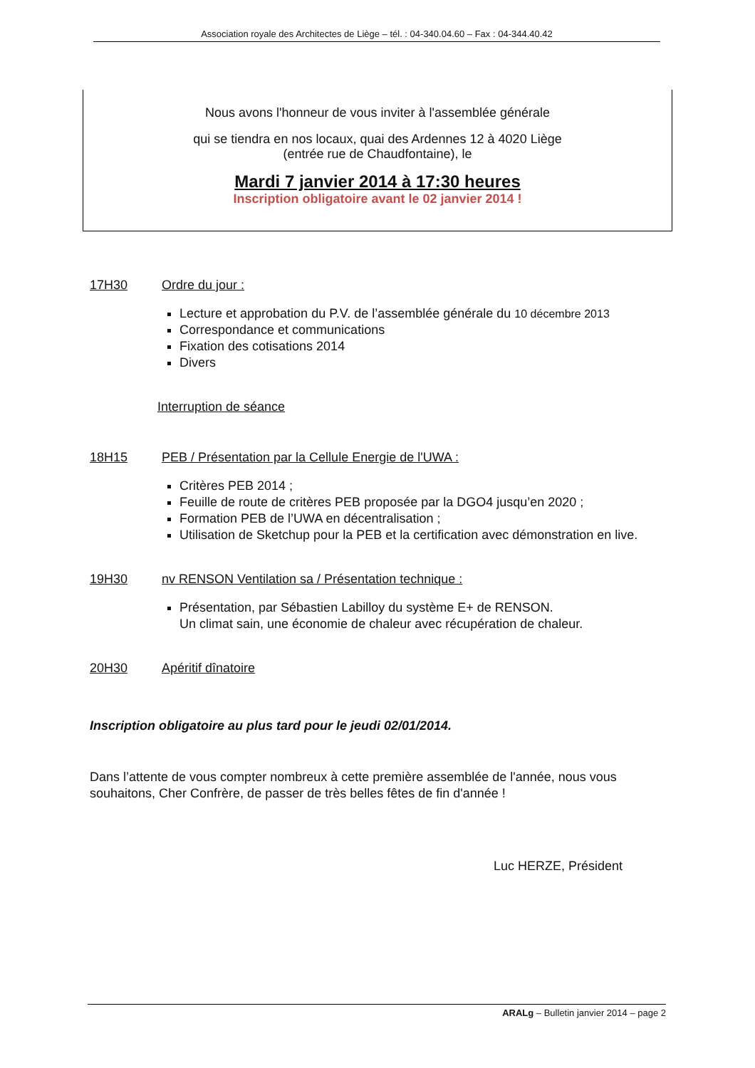Association royale des Architectes de Liège – tél. : 04-340.04.60 – Fax : 04-344.40.42
Nous avons l'honneur de vous inviter à l'assemblée générale
qui se tiendra en nos locaux, quai des Ardennes 12 à 4020 Liège
(entrée rue de Chaudfontaine), le
Mardi 7 janvier 2014 à 17:30 heures
Inscription obligatoire avant le 02 janvier 2014 !
17H30 Ordre du jour :
Lecture et approbation du P.V. de l’assemblée générale du 10 décembre 2013
Correspondance et communications
Fixation des cotisations 2014
Divers
Interruption de séance
18H15 PEB / Présentation par la Cellule Energie de l'UWA :
Critères PEB 2014 ;
Feuille de route de critères PEB proposée par la DGO4 jusqu’en 2020 ;
Formation PEB de l’UWA en décentralisation ;
Utilisation de Sketchup pour la PEB et la certification avec démonstration en live.
19H30 nv RENSON Ventilation sa / Présentation technique :
Présentation, par Sébastien Labilloy du système E+ de RENSON.
Un climat sain, une économie de chaleur avec récupération de chaleur.
20H30 Apéritif dînatoire
Inscription obligatoire au plus tard pour le jeudi 02/01/2014.
Dans l’attente de vous compter nombreux à cette première assemblée de l'année, nous vous souhaitons, Cher Confrère, de passer de très belles fêtes de fin d'année !
Luc HERZE, Président
ARALg – Bulletin janvier 2014 – page 2